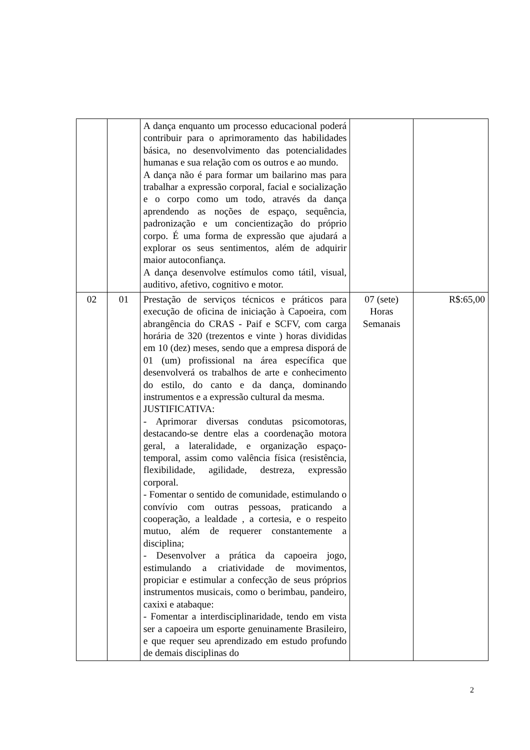| | | A dança enquanto um processo educacional poderá contribuir para o aprimoramento das habilidades básica, no desenvolvimento das potencialidades humanas e sua relação com os outros e ao mundo. A dança não é para formar um bailarino mas para trabalhar a expressão corporal, facial e socialização e o corpo como um todo, através da dança aprendendo as noções de espaço, sequência, padronização e um concientização do próprio corpo. É uma forma de expressão que ajudará a explorar os seus sentimentos, além de adquirir maior autoconfiança. A dança desenvolve estímulos como tátil, visual, auditivo, afetivo, cognitivo e motor. | | |
| 02 | 01 | Prestação de serviços técnicos e práticos para execução de oficina de iniciação à Capoeira, com abrangência do CRAS - Paif e SCFV, com carga horária de 320 (trezentos e vinte ) horas divididas em 10 (dez) meses, sendo que a empresa disporá de 01 (um) profissional na área específica que desenvolverá os trabalhos de arte e conhecimento do estilo, do canto e da dança, dominando instrumentos e a expressão cultural da mesma. JUSTIFICATIVA: - Aprimorar diversas condutas psicomotoras, destacando-se dentre elas a coordenação motora geral, a lateralidade, e organização espaço-temporal, assim como valência física (resistência, flexibilidade, agilidade, destreza, expressão corporal. - Fomentar o sentido de comunidade, estimulando o convívio com outras pessoas, praticando a cooperação, a lealdade , a cortesia, e o respeito mutuo, além de requerer constantemente a disciplina; - Desenvolver a prática da capoeira jogo, estimulando a criatividade de movimentos, propiciar e estimular a confecção de seus próprios instrumentos musicais, como o berimbau, pandeiro, caxixi e atabaque: - Fomentar a interdisciplinaridade, tendo em vista ser a capoeira um esporte genuinamente Brasileiro, e que requer seu aprendizado em estudo profundo de demais disciplinas do | 07 (sete) Horas Semanais | R$:65,00 |
2